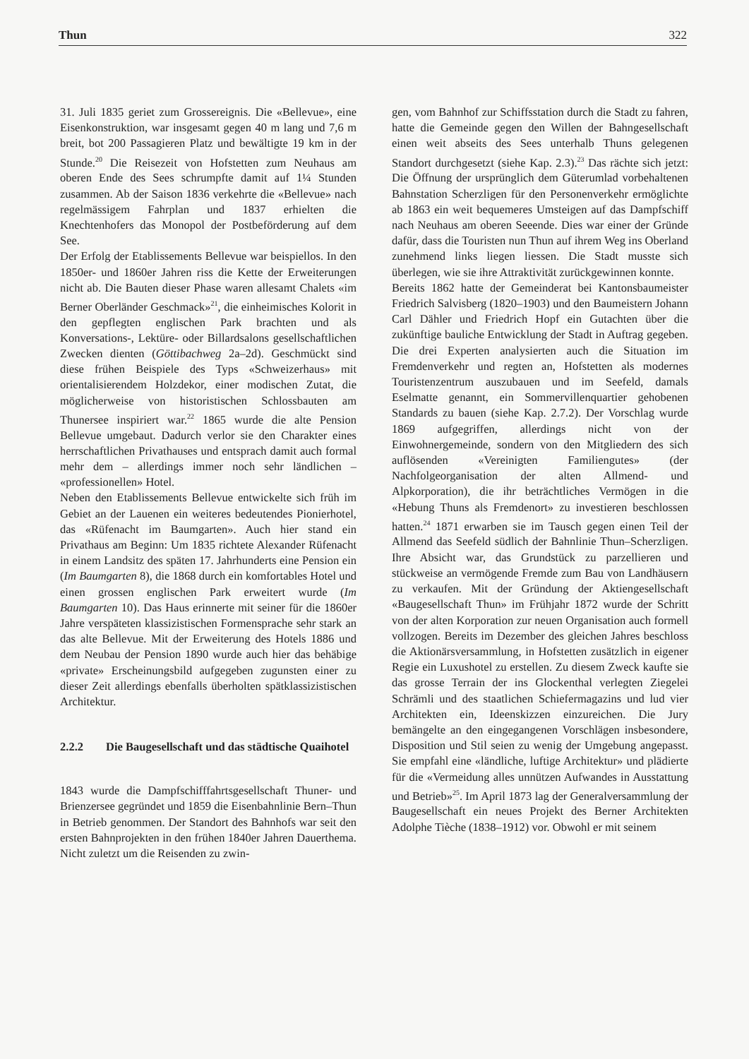Thun 322
31. Juli 1835 geriet zum Grossereignis. Die «Bellevue», eine Eisenkonstruktion, war insgesamt gegen 40 m lang und 7,6 m breit, bot 200 Passagieren Platz und bewältigte 19 km in der Stunde.<sup>20</sup> Die Reisezeit von Hofstetten zum Neuhaus am oberen Ende des Sees schrumpfte damit auf 1¼ Stunden zusammen. Ab der Saison 1836 verkehrte die «Bellevue» nach regelmässigem Fahrplan und 1837 erhielten die Knechtenhofers das Monopol der Postbeförderung auf dem See.
Der Erfolg der Etablissements Bellevue war beispiellos. In den 1850er- und 1860er Jahren riss die Kette der Erweiterungen nicht ab. Die Bauten dieser Phase waren allesamt Chalets «im Berner Oberländer Geschmack»<sup>21</sup>, die einheimisches Kolorit in den gepflegten englischen Park brachten und als Konversations-, Lektüre- oder Billardsalons gesellschaftlichen Zwecken dienten (Göttibachweg 2a–2d). Geschmückt sind diese frühen Beispiele des Typs «Schweizerhaus» mit orientalisierendem Holzdekor, einer modischen Zutat, die möglicherweise von historistischen Schlossbauten am Thunersee inspiriert war.<sup>22</sup> 1865 wurde die alte Pension Bellevue umgebaut. Dadurch verlor sie den Charakter eines herrschaftlichen Privathauses und entsprach damit auch formal mehr dem – allerdings immer noch sehr ländlichen – «professionellen» Hotel.
Neben den Etablissements Bellevue entwickelte sich früh im Gebiet an der Lauenen ein weiteres bedeutendes Pionierhotel, das «Rüfenacht im Baumgarten». Auch hier stand ein Privathaus am Beginn: Um 1835 richtete Alexander Rüfenacht in einem Landsitz des späten 17. Jahrhunderts eine Pension ein (Im Baumgarten 8), die 1868 durch ein komfortables Hotel und einen grossen englischen Park erweitert wurde (Im Baumgarten 10). Das Haus erinnerte mit seiner für die 1860er Jahre verspäteten klassizistischen Formensprache sehr stark an das alte Bellevue. Mit der Erweiterung des Hotels 1886 und dem Neubau der Pension 1890 wurde auch hier das behäbige «private» Erscheinungsbild aufgegeben zugunsten einer zu dieser Zeit allerdings ebenfalls überholten spätklassizistischen Architektur.
2.2.2 Die Baugesellschaft und das städtische Quaihotel
1843 wurde die Dampfschifffahrtsgesellschaft Thuner- und Brienzersee gegründet und 1859 die Eisenbahnlinie Bern–Thun in Betrieb genommen. Der Standort des Bahnhofs war seit den ersten Bahnprojekten in den frühen 1840er Jahren Dauerthema. Nicht zuletzt um die Reisenden zu zwin-
gen, vom Bahnhof zur Schiffsstation durch die Stadt zu fahren, hatte die Gemeinde gegen den Willen der Bahngesellschaft einen weit abseits des Sees unterhalb Thuns gelegenen Standort durchgesetzt (siehe Kap. 2.3).<sup>23</sup> Das rächte sich jetzt: Die Öffnung der ursprünglich dem Güterumlad vorbehaltenen Bahnstation Scherzligen für den Personenverkehr ermöglichte ab 1863 ein weit bequemeres Umsteigen auf das Dampfschiff nach Neuhaus am oberen Seeende. Dies war einer der Gründe dafür, dass die Touristen nun Thun auf ihrem Weg ins Oberland zunehmend links liegen liessen. Die Stadt musste sich überlegen, wie sie ihre Attraktivität zurückgewinnen konnte.
Bereits 1862 hatte der Gemeinderat bei Kantonsbaumeister Friedrich Salvisberg (1820–1903) und den Baumeistern Johann Carl Dähler und Friedrich Hopf ein Gutachten über die zukünftige bauliche Entwicklung der Stadt in Auftrag gegeben. Die drei Experten analysierten auch die Situation im Fremdenverkehr und regten an, Hofstetten als modernes Touristenzentrum auszubauen und im Seefeld, damals Eselmatte genannt, ein Sommervillenquartier gehobenen Standards zu bauen (siehe Kap. 2.7.2). Der Vorschlag wurde 1869 aufgegriffen, allerdings nicht von der Einwohnergemeinde, sondern von den Mitgliedern des sich auflösenden «Vereinigten Familiengutes» (der Nachfolgeorganisation der alten Allmend- und Alpkorporation), die ihr beträchtliches Vermögen in die «Hebung Thuns als Fremdenort» zu investieren beschlossen hatten.<sup>24</sup> 1871 erwarben sie im Tausch gegen einen Teil der Allmend das Seefeld südlich der Bahnlinie Thun–Scherzligen. Ihre Absicht war, das Grundstück zu parzellieren und stückweise an vermögende Fremde zum Bau von Landhäusern zu verkaufen. Mit der Gründung der Aktiengesellschaft «Baugesellschaft Thun» im Frühjahr 1872 wurde der Schritt von der alten Korporation zur neuen Organisation auch formell vollzogen. Bereits im Dezember des gleichen Jahres beschloss die Aktionärsversammlung, in Hofstetten zusätzlich in eigener Regie ein Luxushotel zu erstellen. Zu diesem Zweck kaufte sie das grosse Terrain der ins Glockenthal verlegten Ziegelei Schrämli und des staatlichen Schiefermagazins und lud vier Architekten ein, Ideenskizzen einzureichen. Die Jury bemängelte an den eingegangenen Vorschlägen insbesondere, Disposition und Stil seien zu wenig der Umgebung angepasst. Sie empfahl eine «ländliche, luftige Architektur» und plädierte für die «Vermeidung alles unnützen Aufwandes in Ausstattung und Betrieb»<sup>25</sup>. Im April 1873 lag der Generalversammlung der Baugesellschaft ein neues Projekt des Berner Architekten Adolphe Tièche (1838–1912) vor. Obwohl er mit seinem